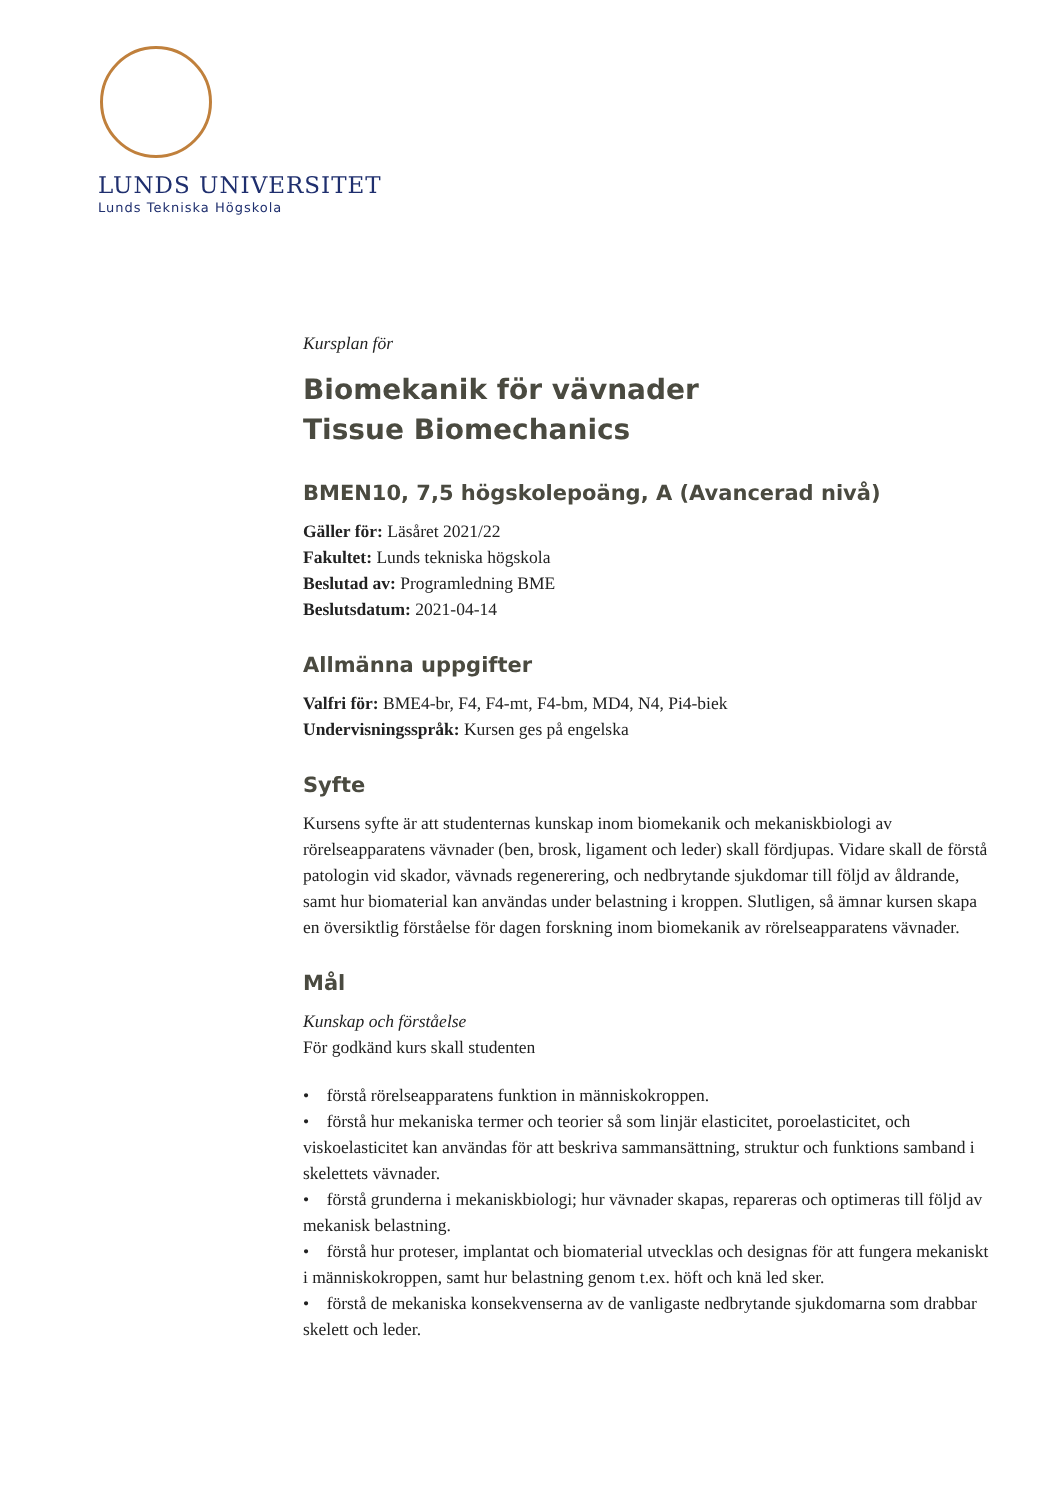LUNDS UNIVERSITET
Lunds Tekniska Högskola
Kursplan för
Biomekanik för vävnader
Tissue Biomechanics
BMEN10, 7,5 högskolepoäng, A (Avancerad nivå)
Gäller för: Läsåret 2021/22
Fakultet: Lunds tekniska högskola
Beslutad av: Programledning BME
Beslutsdatum: 2021-04-14
Allmänna uppgifter
Valfri för: BME4-br, F4, F4-mt, F4-bm, MD4, N4, Pi4-biek
Undervisningsspråk: Kursen ges på engelska
Syfte
Kursens syfte är att studenternas kunskap inom biomekanik och mekaniskbiologi av rörelseapparatens vävnader (ben, brosk, ligament och leder) skall fördjupas. Vidare skall de förstå patologin vid skador, vävnads regenerering, och nedbrytande sjukdomar till följd av åldrande, samt hur biomaterial kan användas under belastning i kroppen. Slutligen, så ämnar kursen skapa en översiktlig förståelse för dagen forskning inom biomekanik av rörelseapparatens vävnader.
Mål
Kunskap och förståelse
För godkänd kurs skall studenten
• förstå rörelseapparatens funktion in människokroppen.
• förstå hur mekaniska termer och teorier så som linjär elasticitet, poroelasticitet, och viskoelasticitet kan användas för att beskriva sammansättning, struktur och funktions samband i skelettets vävnader.
• förstå grunderna i mekaniskbiologi; hur vävnader skapas, repareras och optimeras till följd av mekanisk belastning.
• förstå hur proteser, implantat och biomaterial utvecklas och designas för att fungera mekaniskt i människokroppen, samt hur belastning genom t.ex. höft och knä led sker.
• förstå de mekaniska konsekvenserna av de vanligaste nedbrytande sjukdomarna som drabbar skelett och leder.